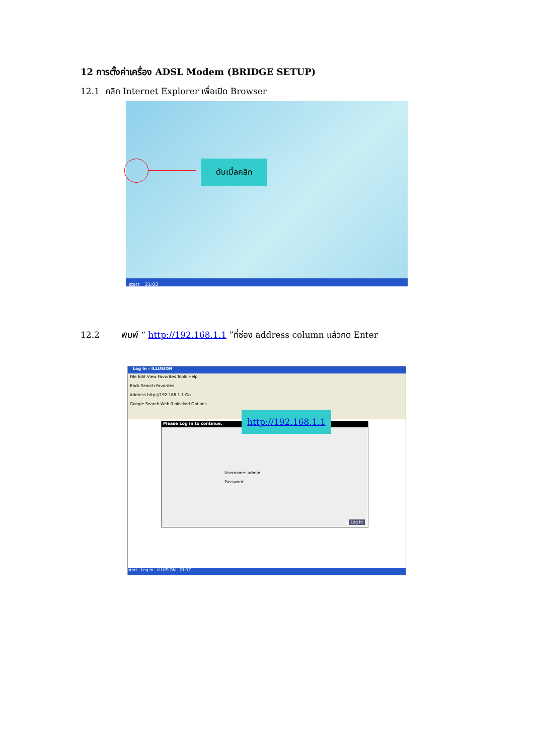12 การตั้งค่าเครื่อง ADSL Modem (BRIDGE SETUP)
12.1 คลิก Internet Explorer เพื่อเปิด Browser
ดับเบิ้ลคลิก
start 21:03
12.2 พิมพ์ “ http://192.168.1.1 ”ที่ช่อง address column แล้วกด Enter
Log In - ILLUSION
File Edit View Favorites Tools Help
Back Search Favorites
Address http://192.168.1.1 Go
Google Search Web 0 blocked Options
Please Log In to continue.
Username: admin
Password:
Log In
http://192.168.1.1
start Log In - ILLUSION 21:17